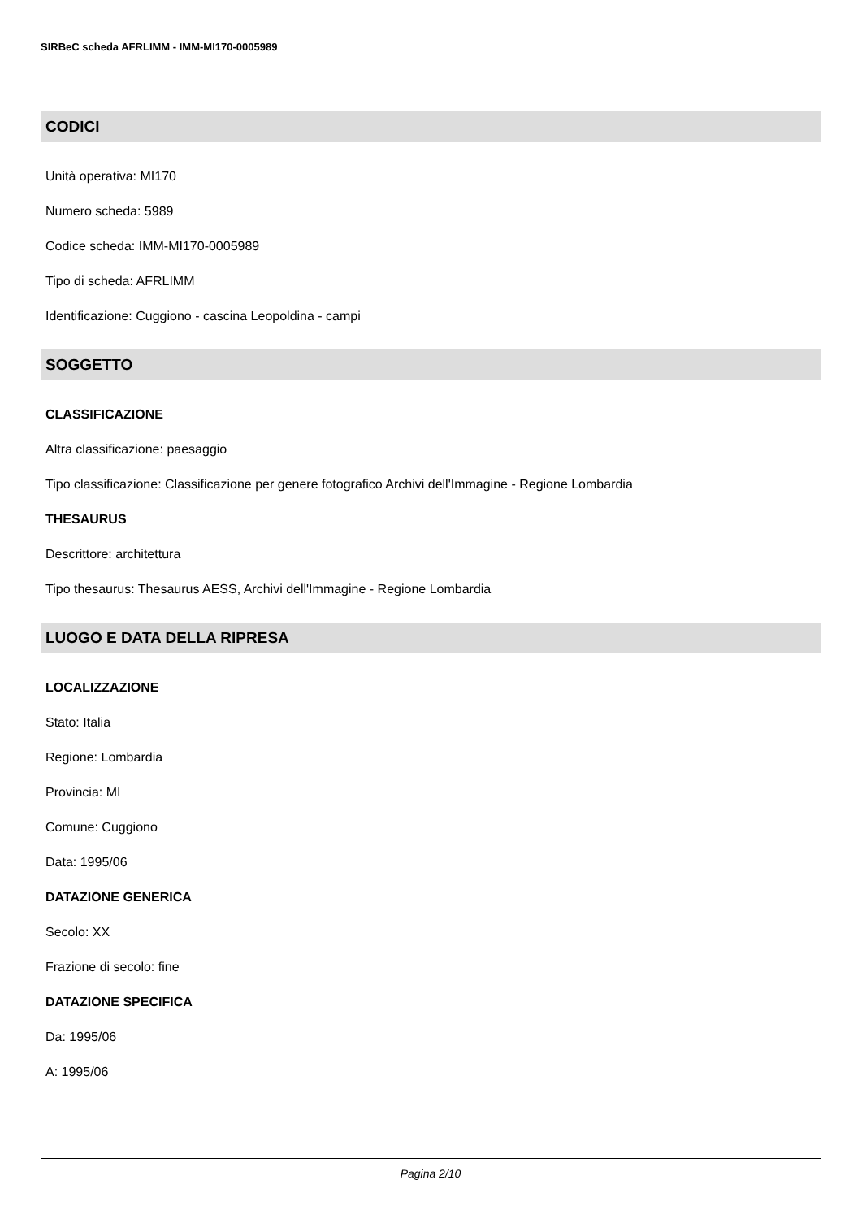SIRBeC scheda AFRLIMM - IMM-MI170-0005989
CODICI
Unità operativa: MI170
Numero scheda: 5989
Codice scheda: IMM-MI170-0005989
Tipo di scheda: AFRLIMM
Identificazione: Cuggiono - cascina Leopoldina - campi
SOGGETTO
CLASSIFICAZIONE
Altra classificazione: paesaggio
Tipo classificazione: Classificazione per genere fotografico Archivi dell'Immagine - Regione Lombardia
THESAURUS
Descrittore: architettura
Tipo thesaurus: Thesaurus AESS, Archivi dell'Immagine - Regione Lombardia
LUOGO E DATA DELLA RIPRESA
LOCALIZZAZIONE
Stato: Italia
Regione: Lombardia
Provincia: MI
Comune: Cuggiono
Data: 1995/06
DATAZIONE GENERICA
Secolo: XX
Frazione di secolo: fine
DATAZIONE SPECIFICA
Da: 1995/06
A: 1995/06
Pagina 2/10